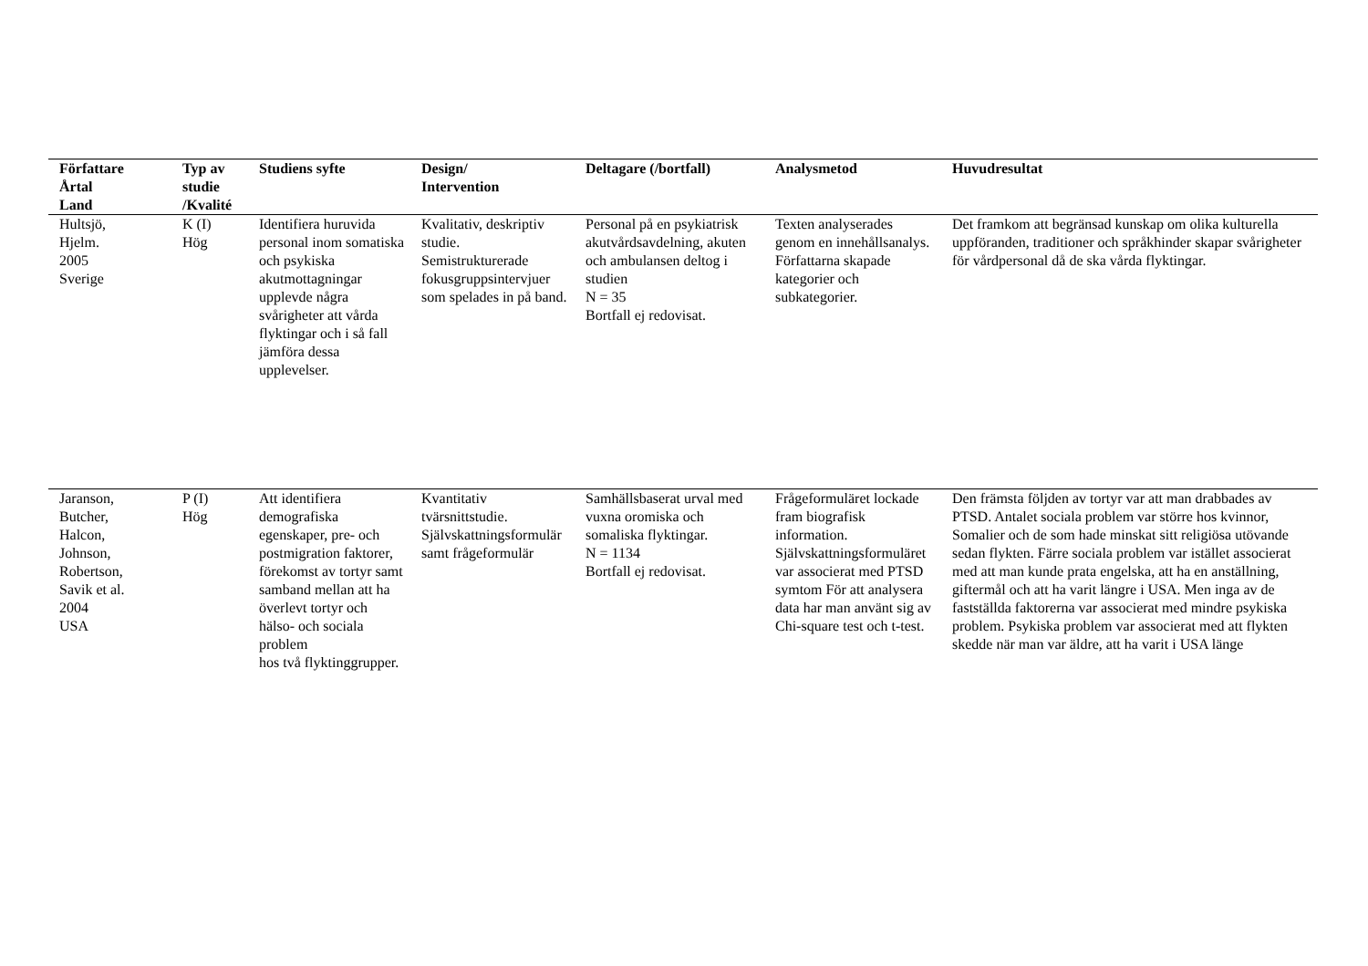| Författare Årtal Land | Typ av studie /Kvalité | Studiens syfte | Design/ Intervention | Deltagare (/bortfall) | Analysmetod | Huvudresultat |
| --- | --- | --- | --- | --- | --- | --- |
| Hultsjö, Hjelm. 2005 Sverige | K (I) Hög | Identifiera huruvida personal inom somatiska och psykiska akutmottagningar upplevde några svårigheter att vårda flyktingar och i så fall jämföra dessa upplevelser. | Kvalitativ, deskriptiv studie. Semistrukturerade fokusgruppsintervjuer som spelades in på band. | Personal på en psykiatrisk akutvårdsavdelning, akuten och ambulansen deltog i studien N = 35 Bortfall ej redovisat. | Texten analyserades genom en innehållsanalys. Författarna skapade kategorier och subkategorier. | Det framkom att begränsad kunskap om olika kulturella uppföranden, traditioner och språkhinder skapar svårigheter för vårdpersonal då de ska vårda flyktingar. |
| Jaranson, Butcher, Halcon, Johnson, Robertson, Savik et al. 2004 USA | P (I) Hög | Att identifiera demografiska egenskaper, pre- och postmigration faktorer, förekomst av tortyr samt samband mellan att ha överlevt tortyr och hälso- och sociala problem hos två flyktinggrupper. | Kvantitativ tvärsnittstudie. Självskattningsformulär samt frågeformulär | Samhällsbaserat urval med vuxna oromiska och somaliska flyktingar. N = 1134 Bortfall ej redovisat. | Frågeformuläret lockade fram biografisk information. Självskattningsformuläret var associerat med PTSD symtom För att analysera data har man använt sig av Chi-square test och t-test. | Den främsta följden av tortyr var att man drabbades av PTSD. Antalet sociala problem var större hos kvinnor, Somalier och de som hade minskat sitt religiösa utövande sedan flykten. Färre sociala problem var istället associerat med att man kunde prata engelska, att ha en anställning, giftermål och att ha varit längre i USA. Men inga av de fastställda faktorerna var associerat med mindre psykiska problem. Psykiska problem var associerat med att flykten skedde när man var äldre, att ha varit i USA länge |